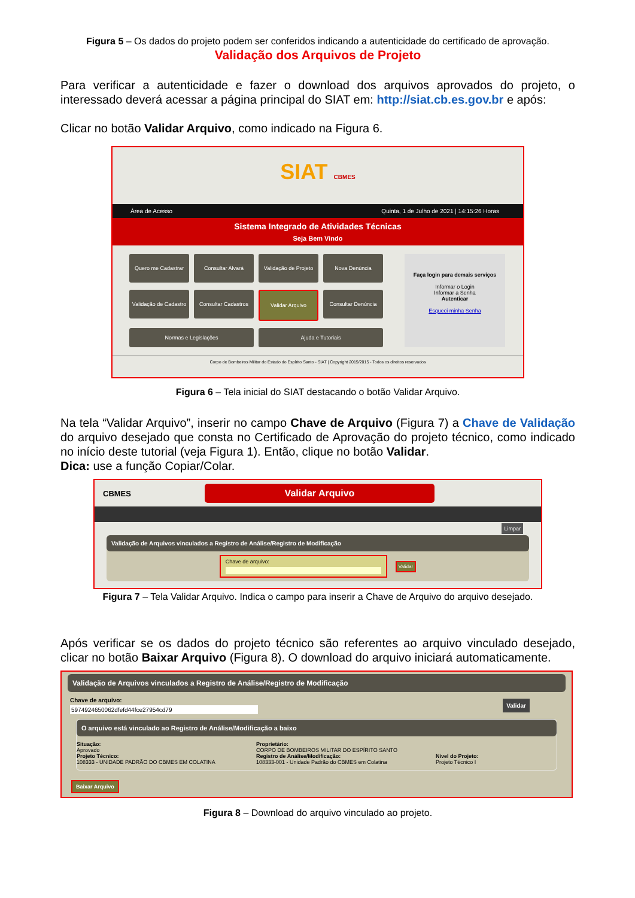Figura 5 – Os dados do projeto podem ser conferidos indicando a autenticidade do certificado de aprovação.
Validação dos Arquivos de Projeto
Para verificar a autenticidade e fazer o download dos arquivos aprovados do projeto, o interessado deverá acessar a página principal do SIAT em: http://siat.cb.es.gov.br e após:
Clicar no botão Validar Arquivo, como indicado na Figura 6.
SIAT CBMES
Área de Acesso Quinta, 1 de Julho de 2021 | 14:15:26 Horas
Sistema Integrado de Atividades Técnicas
Seja Bem Vindo
Quero me Cadastrar
Consultar Alvará
Validação de Projeto
Nova Denúncia
Validação de Cadastro
Consultar Cadastros
Validar Arquivo
Consultar Denúncia
Normas e Legislações
Ajuda e Tutoriais
Faça login para demais serviços
Informar o Login
Informar a Senha
Autenticar
Esqueci minha Senha
Corpo de Bombeiros Militar do Estado do Espírito Santo - SIAT | Copyright 2015/2015 - Todos os direitos reservados
Figura 6 – Tela inicial do SIAT destacando o botão Validar Arquivo.
Na tela “Validar Arquivo”, inserir no campo Chave de Arquivo (Figura 7) a Chave de Validação do arquivo desejado que consta no Certificado de Aprovação do projeto técnico, como indicado no início deste tutorial (veja Figura 1). Então, clique no botão Validar.
Dica: use a função Copiar/Colar.
CBMES
Validar Arquivo
Limpar
Validação de Arquivos vinculados a Registro de Análise/Registro de Modificação
Chave de arquivo: Validar
Figura 7 – Tela Validar Arquivo. Indica o campo para inserir a Chave de Arquivo do arquivo desejado.
Após verificar se os dados do projeto técnico são referentes ao arquivo vinculado desejado, clicar no botão Baixar Arquivo (Figura 8). O download do arquivo iniciará automaticamente.
Validação de Arquivos vinculados a Registro de Análise/Registro de Modificação
Chave de arquivo:
5974924650062dfefd44fce27954cd79
Validar
O arquivo está vinculado ao Registro de Análise/Modificação a baixo
Situação:
Aprovado
Projeto Técnico:
108333 - UNIDADE PADRÃO DO CBMES EM COLATINA
Proprietário:
CORPO DE BOMBEIROS MILITAR DO ESPÍRITO SANTO
Registro de Análise/Modificação:
108333-001 - Unidade Padrão do CBMES em Colatina
Nível do Projeto:
Projeto Técnico I
Baixar Arquivo
Figura 8 – Download do arquivo vinculado ao projeto.